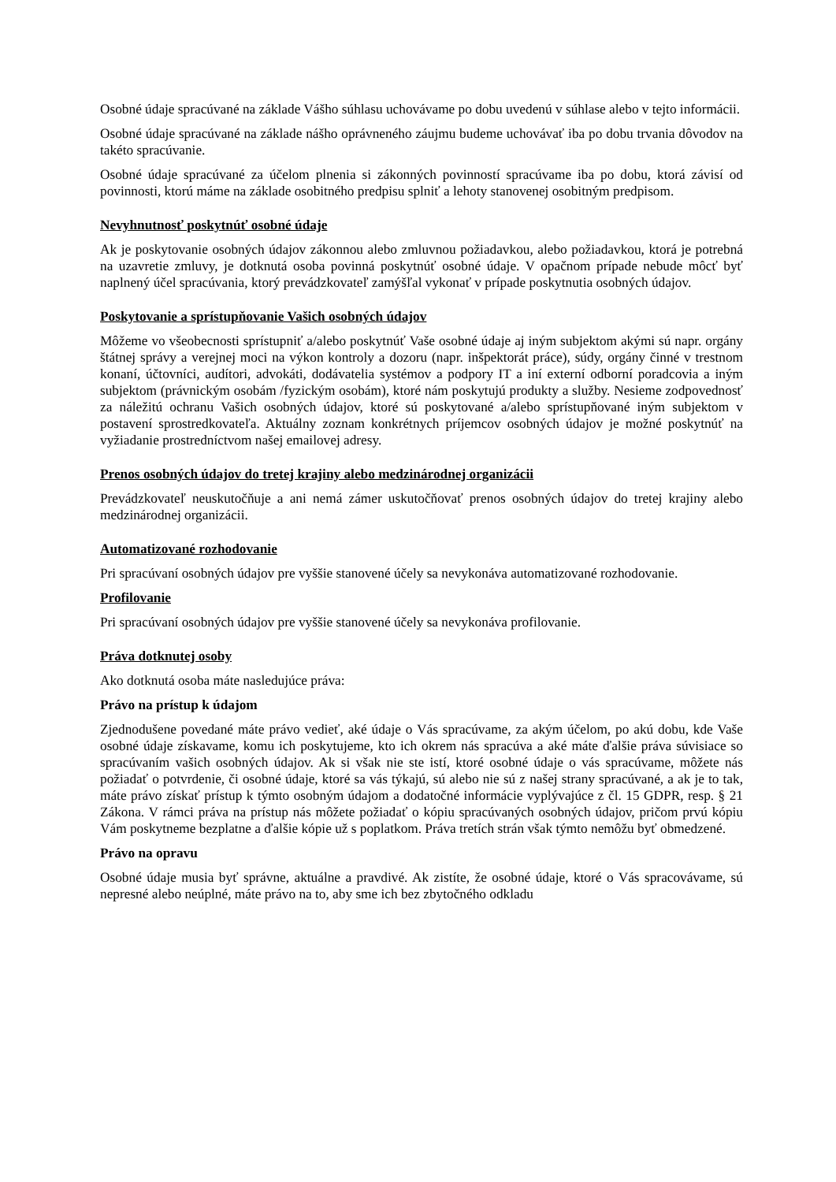Osobné údaje spracúvané na základe Vášho súhlasu uchovávame po dobu uvedenú v súhlase alebo v tejto informácii.
Osobné údaje spracúvané na základe nášho oprávneného záujmu budeme uchovávať iba po dobu trvania dôvodov na takéto spracúvanie.
Osobné údaje spracúvané za účelom plnenia si zákonných povinností spracúvame iba po dobu, ktorá závisí od povinnosti, ktorú máme na základe osobitného predpisu splniť a lehoty stanovenej osobitným predpisom.
Nevyhnutnosť poskytnúť osobné údaje
Ak je poskytovanie osobných údajov zákonnou alebo zmluvnou požiadavkou, alebo požiadavkou, ktorá je potrebná na uzavretie zmluvy, je dotknutá osoba povinná poskytnúť osobné údaje. V opačnom prípade nebude môcť byť naplnený účel spracúvania, ktorý prevádzkovateľ zamýšľal vykonať v prípade poskytnutia osobných údajov.
Poskytovanie a sprístupňovanie Vašich osobných údajov
Môžeme vo všeobecnosti sprístupniť a/alebo poskytnúť Vaše osobné údaje aj iným subjektom akými sú napr. orgány štátnej správy a verejnej moci na výkon kontroly a dozoru (napr. inšpektorát práce), súdy, orgány činné v trestnom konaní, účtovníci, audítori, advokáti, dodávatelia systémov a podpory IT a iní externí odborní poradcovia a iným subjektom (právnickým osobám /fyzickým osobám), ktoré nám poskytujú produkty a služby. Nesieme zodpovednosť za náležitú ochranu Vašich osobných údajov, ktoré sú poskytované a/alebo sprístupňované iným subjektom v postavení sprostredkovateľa. Aktuálny zoznam konkrétnych príjemcov osobných údajov je možné poskytnúť na vyžiadanie prostredníctvom našej emailovej adresy.
Prenos osobných údajov do tretej krajiny alebo medzinárodnej organizácii
Prevádzkovateľ neuskutočňuje a ani nemá zámer uskutočňovať prenos osobných údajov do tretej krajiny alebo medzinárodnej organizácii.
Automatizované rozhodovanie
Pri spracúvaní osobných údajov pre vyššie stanovené účely sa nevykonáva automatizované rozhodovanie.
Profilovanie
Pri spracúvaní osobných údajov pre vyššie stanovené účely sa nevykonáva profilovanie.
Práva dotknutej osoby
Ako dotknutá osoba máte nasledujúce práva:
Právo na prístup k údajom
Zjednodušene povedané máte právo vedieť, aké údaje o Vás spracúvame, za akým účelom, po akú dobu, kde Vaše osobné údaje získavame, komu ich poskytujeme, kto ich okrem nás spracúva a aké máte ďalšie práva súvisiace so spracúvaním vašich osobných údajov. Ak si však nie ste istí, ktoré osobné údaje o vás spracúvame, môžete nás požiadať o potvrdenie, či osobné údaje, ktoré sa vás týkajú, sú alebo nie sú z našej strany spracúvané, a ak je to tak, máte právo získať prístup k týmto osobným údajom a dodatočné informácie vyplývajúce z čl. 15 GDPR, resp. § 21 Zákona. V rámci práva na prístup nás môžete požiadať o kópiu spracúvaných osobných údajov, pričom prvú kópiu Vám poskytneme bezplatne a ďalšie kópie už s poplatkom. Práva tretích strán však týmto nemôžu byť obmedzené.
Právo na opravu
Osobné údaje musia byť správne, aktuálne a pravdivé. Ak zistíte, že osobné údaje, ktoré o Vás spracovávame, sú nepresné alebo neúplné, máte právo na to, aby sme ich bez zbytočného odkladu